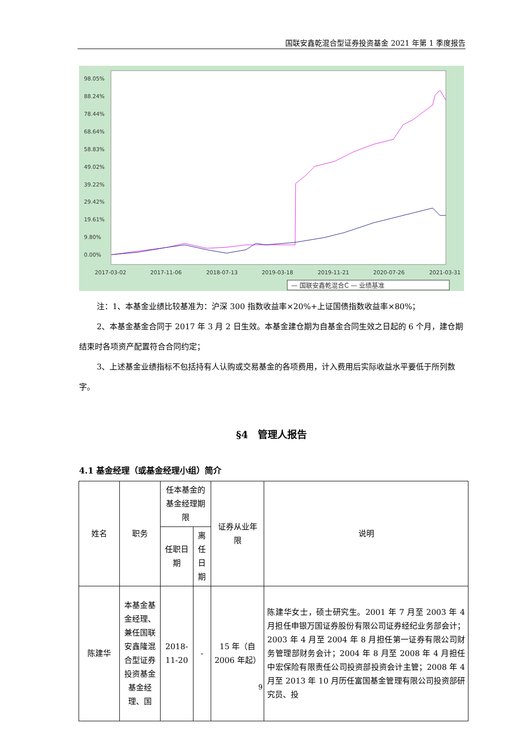国联安鑫乾混合型证券投资基金 2021 年第 1 季度报告
98.05%
88.24%
78.44%
68.64%
58.83%
49.02%
39.22%
29.42%
19.61%
9.80%
0.00%
2017-03-02
2017-11-06
2018-07-13
2019-03-18
2019-11-21
2020-07-26
2021-03-31
— 国联安鑫乾混合C — 业绩基准
注：1、本基金业绩比较基准为：沪深 300 指数收益率×20%+上证国债指数收益率×80%；
2、本基金基金合同于 2017 年 3 月 2 日生效。本基金建仓期为自基金合同生效之日起的 6 个月，建仓期结束时各项资产配置符合合同约定；
3、上述基金业绩指标不包括持有人认购或交易基金的各项费用，计入费用后实际收益水平要低于所列数字。
§4　管理人报告
4.1 基金经理（或基金经理小组）简介
| 姓名 | 职务 | 任本基金的基金经理期限 | | 证券从业年限 | 说明 |
| --- | --- | --- | --- | --- | --- |
| | | 任职日期 | 离任日期 | | |
| 陈建华 | 本基金基金经理、兼任国联安鑫隆混合型证券投资基金基金经理、国 | 2018-11-20 | - | 15 年（自 2006 年起） | 陈建华女士，硕士研究生。2001 年 7 月至 2003 年 4 月担任申银万国证券股份有限公司证券经纪业务部会计；2003 年 4 月至 2004 年 8 月担任第一证券有限公司财务管理部财务会计；2004 年 8 月至 2008 年 4 月担任中宏保险有限责任公司投资部投资会计主管；2008 年 4 月至 2013 年 10 月历任富国基金管理有限公司投资部研究员、投 |
9